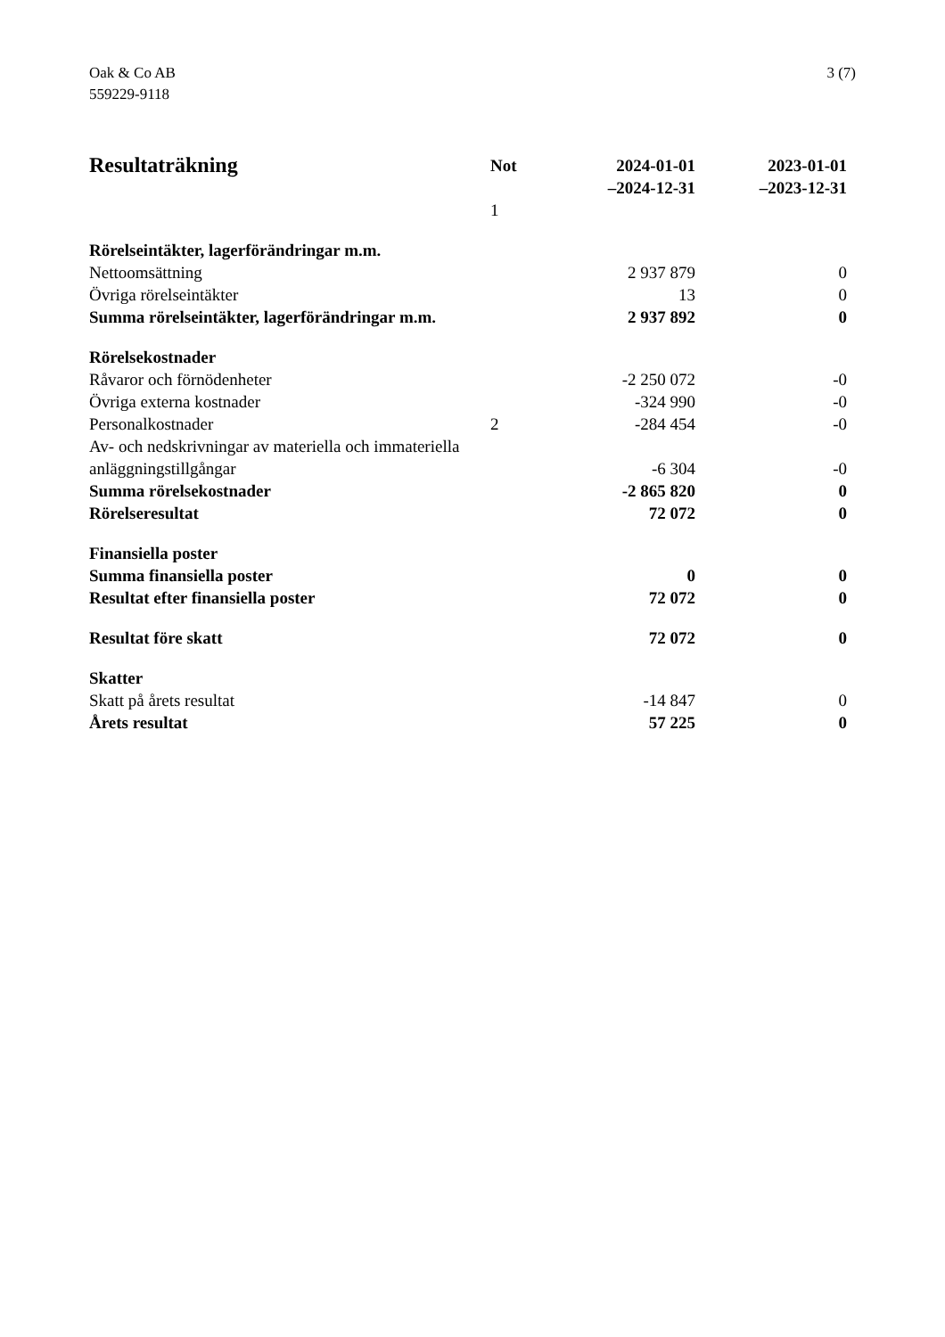Oak & Co AB
559229-9118
3 (7)
| Resultaträkning | Not | 2024-01-01 –2024-12-31 | 2023-01-01 –2023-12-31 |
| --- | --- | --- | --- |
| | 1 | | |
| Rörelseintäkter, lagerförändringar m.m. | | | |
| Nettoomsättning | | 2 937 879 | 0 |
| Övriga rörelseintäkter | | 13 | 0 |
| Summa rörelseintäkter, lagerförändringar m.m. | | 2 937 892 | 0 |
| Rörelsekostnader | | | |
| Råvaror och förnödenheter | | -2 250 072 | -0 |
| Övriga externa kostnader | | -324 990 | -0 |
| Personalkostnader | 2 | -284 454 | -0 |
| Av- och nedskrivningar av materiella och immateriella anläggningstillgångar | | -6 304 | -0 |
| Summa rörelsekostnader | | -2 865 820 | 0 |
| Rörelseresultat | | 72 072 | 0 |
| Finansiella poster | | | |
| Summa finansiella poster | | 0 | 0 |
| Resultat efter finansiella poster | | 72 072 | 0 |
| Resultat före skatt | | 72 072 | 0 |
| Skatter | | | |
| Skatt på årets resultat | | -14 847 | 0 |
| Årets resultat | | 57 225 | 0 |